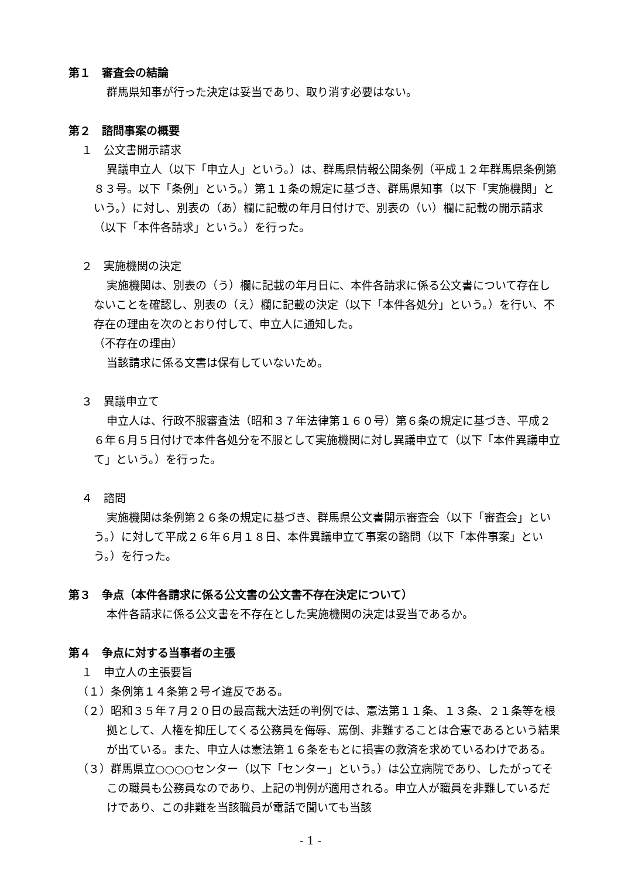第１　審査会の結論
群馬県知事が行った決定は妥当であり、取り消す必要はない。
第２　諮問事案の概要
１　公文書開示請求
異議申立人（以下「申立人」という。）は、群馬県情報公開条例（平成１２年群馬県条例第８３号。以下「条例」という。）第１１条の規定に基づき、群馬県知事（以下「実施機関」という。）に対し、別表の（あ）欄に記載の年月日付けで、別表の（い）欄に記載の開示請求（以下「本件各請求」という。）を行った。
２　実施機関の決定
実施機関は、別表の（う）欄に記載の年月日に、本件各請求に係る公文書について存在しないことを確認し、別表の（え）欄に記載の決定（以下「本件各処分」という。）を行い、不存在の理由を次のとおり付して、申立人に通知した。
（不存在の理由）
当該請求に係る文書は保有していないため。
３　異議申立て
申立人は、行政不服審査法（昭和３７年法律第１６０号）第６条の規定に基づき、平成２６年６月５日付けで本件各処分を不服として実施機関に対し異議申立て（以下「本件異議申立て」という。）を行った。
４　諮問
実施機関は条例第２６条の規定に基づき、群馬県公文書開示審査会（以下「審査会」という。）に対して平成２６年６月１８日、本件異議申立て事案の諮問（以下「本件事案」という。）を行った。
第３　争点（本件各請求に係る公文書の公文書不存在決定について）
本件各請求に係る公文書を不存在とした実施機関の決定は妥当であるか。
第４　争点に対する当事者の主張
１　申立人の主張要旨
（１）条例第１４条第２号イ違反である。
（２）昭和３５年７月２０日の最高裁大法廷の判例では、憲法第１１条、１３条、２１条等を根拠として、人権を抑圧してくる公務員を侮辱、罵倒、非難することは合憲であるという結果が出ている。また、申立人は憲法第１６条をもとに損害の救済を求めているわけである。
（３）群馬県立○○○○センター（以下「センター」という。）は公立病院であり、したがってそこの職員も公務員なのであり、上記の判例が適用される。申立人が職員を非難しているだけであり、この非難を当該職員が電話で聞いても当該
- 1 -